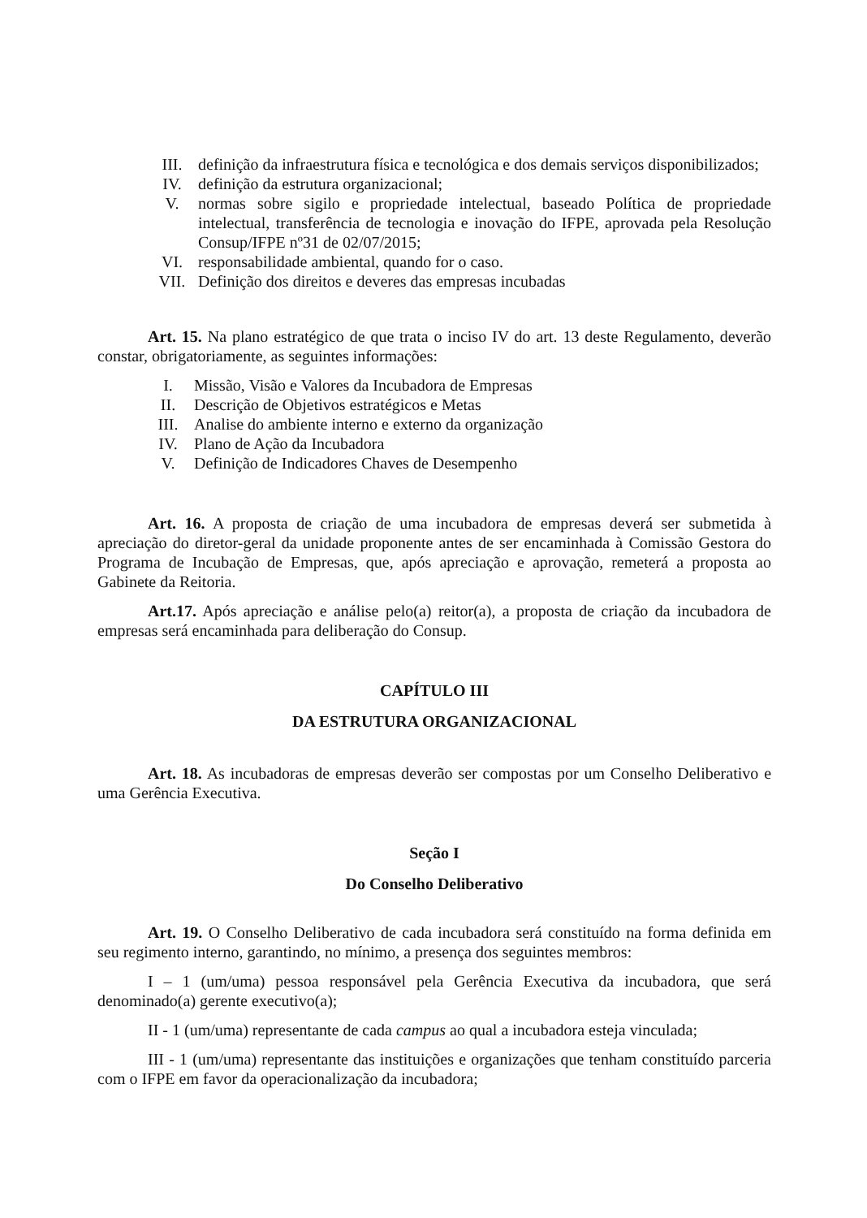III. definição da infraestrutura física e tecnológica e dos demais serviços disponibilizados;
IV. definição da estrutura organizacional;
V. normas sobre sigilo e propriedade intelectual, baseado Política de propriedade intelectual, transferência de tecnologia e inovação do IFPE, aprovada pela Resolução Consup/IFPE nº31 de 02/07/2015;
VI. responsabilidade ambiental, quando for o caso.
VII. Definição dos direitos e deveres das empresas incubadas
Art. 15. Na plano estratégico de que trata o inciso IV do art. 13 deste Regulamento, deverão constar, obrigatoriamente, as seguintes informações:
I. Missão, Visão e Valores da Incubadora de Empresas
II. Descrição de Objetivos estratégicos e Metas
III. Analise do ambiente interno e externo da organização
IV. Plano de Ação da Incubadora
V. Definição de Indicadores Chaves de Desempenho
Art. 16. A proposta de criação de uma incubadora de empresas deverá ser submetida à apreciação do diretor-geral da unidade proponente antes de ser encaminhada à Comissão Gestora do Programa de Incubação de Empresas, que, após apreciação e aprovação, remeterá a proposta ao Gabinete da Reitoria.
Art.17. Após apreciação e análise pelo(a) reitor(a), a proposta de criação da incubadora de empresas será encaminhada para deliberação do Consup.
CAPÍTULO III
DA ESTRUTURA ORGANIZACIONAL
Art. 18. As incubadoras de empresas deverão ser compostas por um Conselho Deliberativo e uma Gerência Executiva.
Seção I
Do Conselho Deliberativo
Art. 19. O Conselho Deliberativo de cada incubadora será constituído na forma definida em seu regimento interno, garantindo, no mínimo, a presença dos seguintes membros:
I – 1 (um/uma) pessoa responsável pela Gerência Executiva da incubadora, que será denominado(a) gerente executivo(a);
II - 1 (um/uma) representante de cada campus ao qual a incubadora esteja vinculada;
III - 1 (um/uma) representante das instituições e organizações que tenham constituído parceria com o IFPE em favor da operacionalização da incubadora;